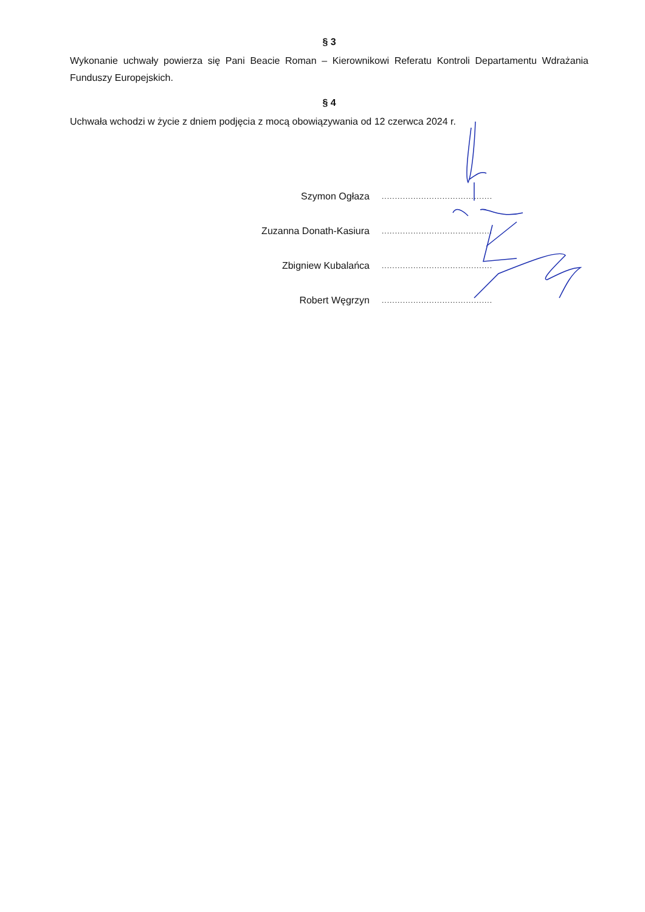§ 3
Wykonanie uchwały powierza się Pani Beacie Roman – Kierownikowi Referatu Kontroli Departamentu Wdrażania Funduszy Europejskich.
§ 4
Uchwała wchodzi w życie z dniem podjęcia z mocą obowiązywania od 12 czerwca 2024 r.
Szymon Ogłaza ...........................................
Zuzanna Donath-Kasiura ...........................................
Zbigniew Kubalańca ...........................................
Robert Węgrzyn ...........................................